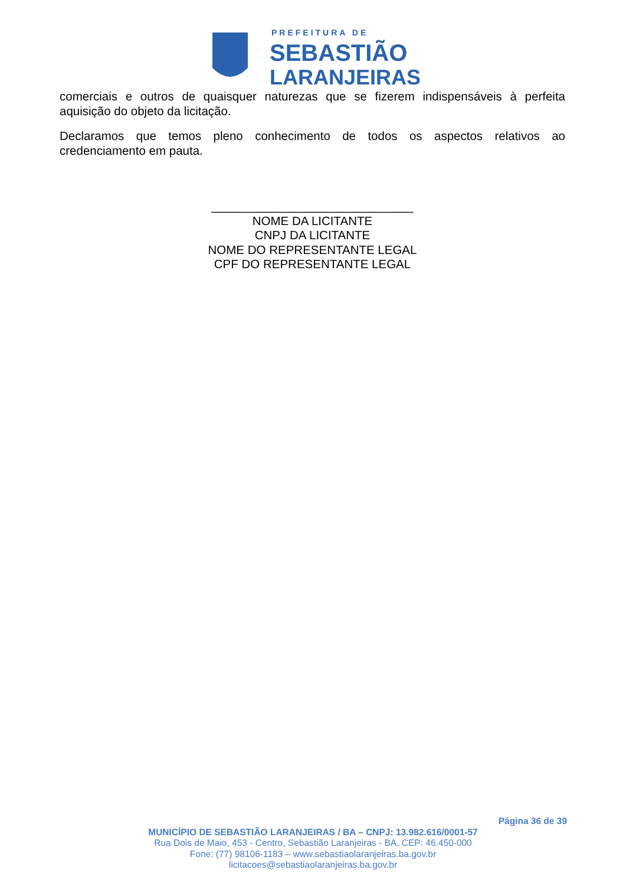PREFEITURA DE
SEBASTIÃO
LARANJEIRAS
comerciais e outros de quaisquer naturezas que se fizerem indispensáveis à perfeita aquisição do objeto da licitação.
Declaramos que temos pleno conhecimento de todos os aspectos relativos ao credenciamento em pauta.
______________________________
NOME DA LICITANTE
CNPJ DA LICITANTE
NOME DO REPRESENTANTE LEGAL
CPF DO REPRESENTANTE LEGAL
Página 36 de 39
MUNICÍPIO DE SEBASTIÃO LARANJEIRAS / BA – CNPJ: 13.982.616/0001-57
Rua Dois de Maio, 453 - Centro, Sebastião Laranjeiras - BA, CEP: 46.450-000
Fone: (77) 98106-1183 – www.sebastiaolaranjeiras.ba.gov.br
licitacoes@sebastiaolaranjeiras.ba.gov.br